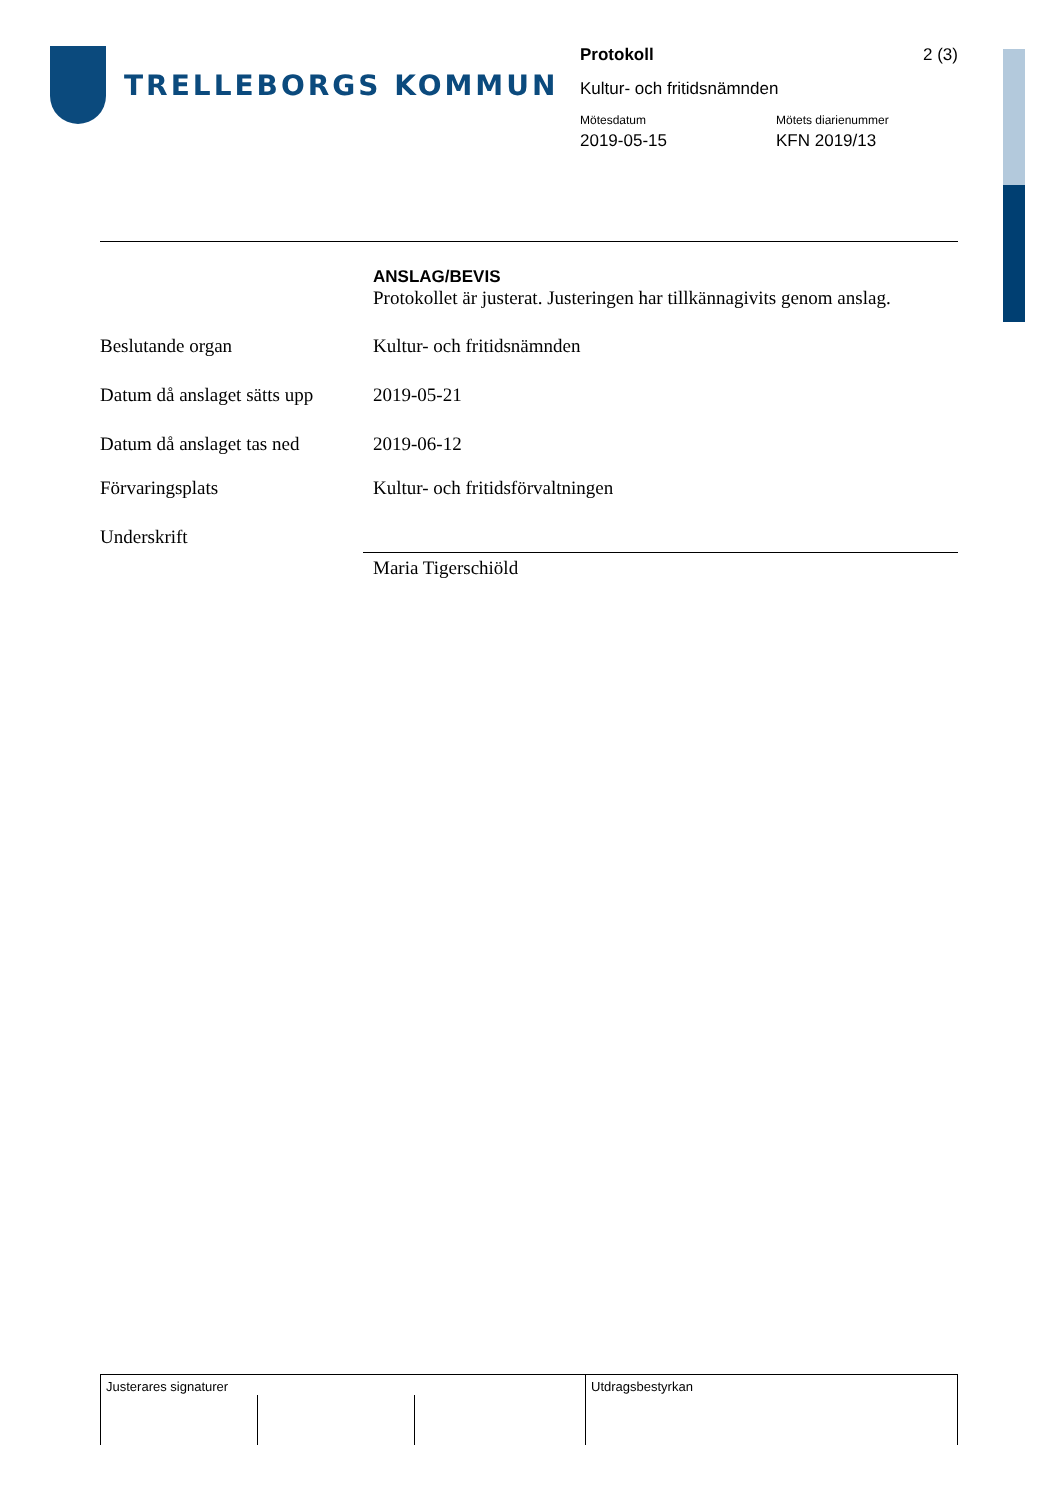TRELLEBORGS KOMMUN
Protokoll 2 (3)
Kultur- och fritidsnämnden
Mötesdatum Mötets diarienummer
2019-05-15 KFN 2019/13
ANSLAG/BEVIS
Protokollet är justerat. Justeringen har tillkännagivits genom anslag.
Beslutande organ Kultur- och fritidsnämnden
Datum då anslaget sätts upp
2019-05-21
Datum då anslaget tas ned
2019-06-12
Förvaringsplats Kultur- och fritidsförvaltningen
Underskrift
Maria Tigerschiöld
Justerares signaturer Utdragsbestyrkan